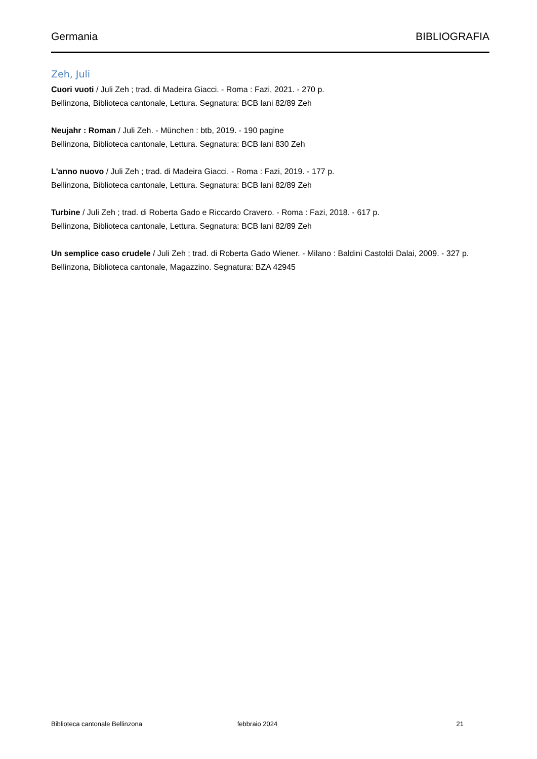Germania BIBLIOGRAFIA
Zeh, Juli
Cuori vuoti / Juli Zeh ; trad. di Madeira Giacci. - Roma : Fazi, 2021. - 270 p.
Bellinzona, Biblioteca cantonale, Lettura. Segnatura: BCB lani 82/89 Zeh
Neujahr : Roman / Juli Zeh. - München : btb, 2019. - 190 pagine
Bellinzona, Biblioteca cantonale, Lettura. Segnatura: BCB lani 830 Zeh
L'anno nuovo / Juli Zeh ; trad. di Madeira Giacci. - Roma : Fazi, 2019. - 177 p.
Bellinzona, Biblioteca cantonale, Lettura. Segnatura: BCB lani 82/89 Zeh
Turbine / Juli Zeh ; trad. di Roberta Gado e Riccardo Cravero. - Roma : Fazi, 2018. - 617 p.
Bellinzona, Biblioteca cantonale, Lettura. Segnatura: BCB lani 82/89 Zeh
Un semplice caso crudele / Juli Zeh ; trad. di Roberta Gado Wiener. - Milano : Baldini Castoldi Dalai, 2009. - 327 p.
Bellinzona, Biblioteca cantonale, Magazzino. Segnatura: BZA 42945
Biblioteca cantonale Bellinzona febbraio 2024 21